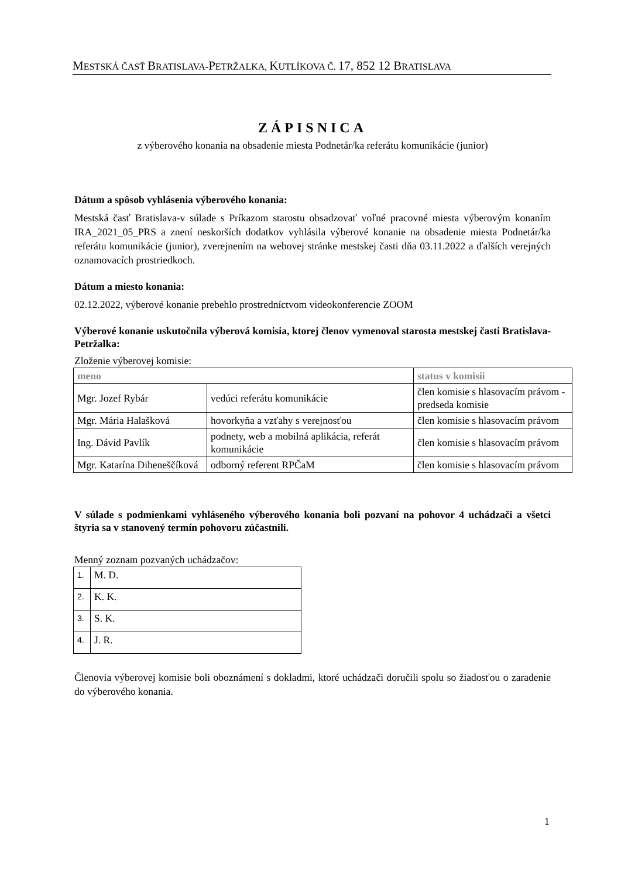MESTSKÁ ČASŤ BRATISLAVA-PETRŽALKA, KUTLÍKOVA Č. 17, 852 12 BRATISLAVA
ZÁPISNICA
z výberového konania na obsadenie miesta Podnetár/ka referátu komunikácie (junior)
Dátum a spôsob vyhlásenia výberového konania:
Mestská časť Bratislava-v súlade s Príkazom starostu obsadzovať voľné pracovné miesta výberovým konaním IRA_2021_05_PRS a znení neskorších dodatkov vyhlásila výberové konanie na obsadenie miesta Podnetár/ka referátu komunikácie (junior), zverejnením na webovej stránke mestskej časti dňa 03.11.2022 a ďalších verejných oznamovacích prostriedkoch.
Dátum a miesto konania:
02.12.2022, výberové konanie prebehlo prostredníctvom videokonferencie ZOOM
Výberové konanie uskutočnila výberová komisia, ktorej členov vymenoval starosta mestskej časti Bratislava-Petržalka:
Zloženie výberovej komisie:
| meno | | status v komisii |
| --- | --- | --- |
| Mgr. Jozef Rybár | vedúci referátu komunikácie | člen komisie s hlasovacím právom - predseda komisie |
| Mgr. Mária Halašková | hovorkyňa a vzťahy s verejnosťou | člen komisie s hlasovacím právom |
| Ing. Dávid Pavlík | podnety, web a mobilná aplikácia, referát komunikácie | člen komisie s hlasovacím právom |
| Mgr. Katarína Diheneščíková | odborný referent RPČaM | člen komisie s hlasovacím právom |
V súlade s podmienkami vyhláseného výberového konania boli pozvaní na pohovor 4 uchádzači a všetci štyria sa v stanovený termín pohovoru zúčastnili.
Menný zoznam pozvaných uchádzačov:
| 1. | M. D. |
| 2. | K. K. |
| 3. | S. K. |
| 4. | J. R. |
Členovia výberovej komisie boli oboznámení s dokladmi, ktoré uchádzači doručili spolu so žiadosťou o zaradenie do výberového konania.
1